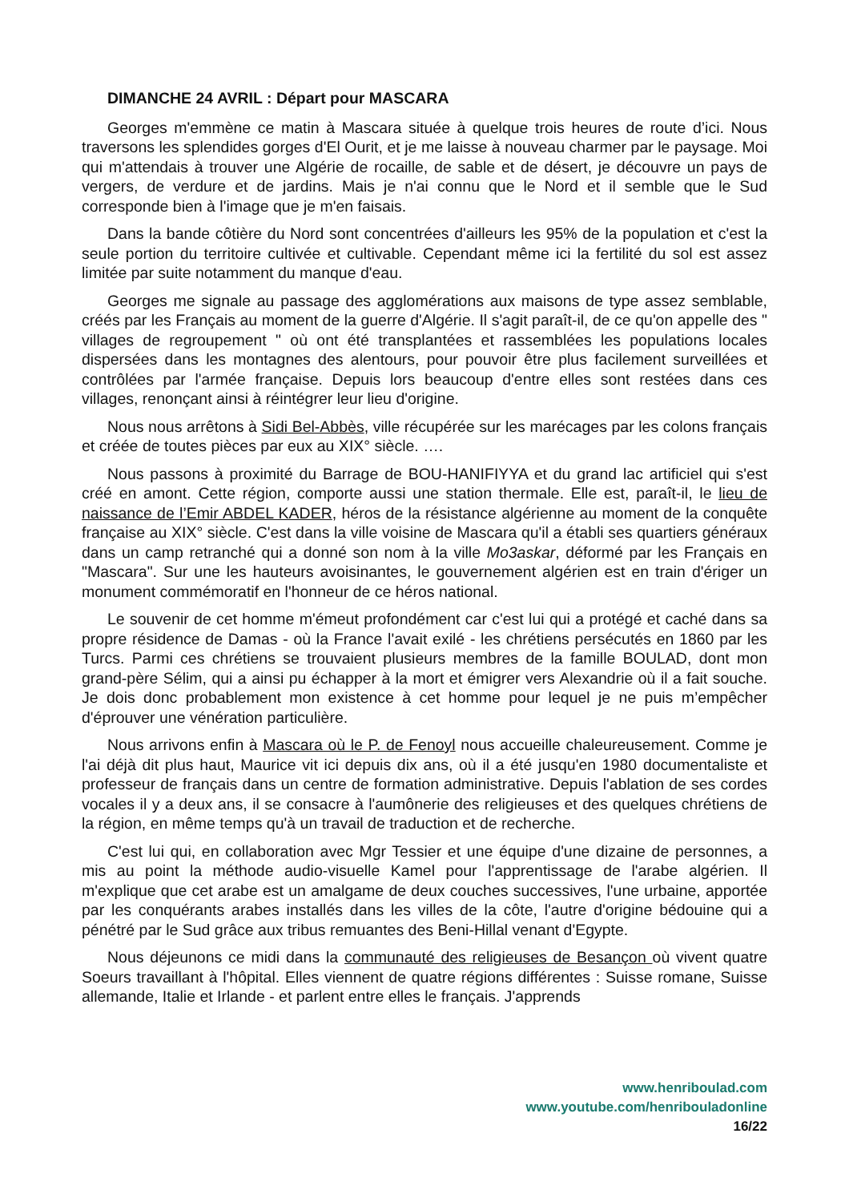DIMANCHE 24 AVRIL : Départ pour MASCARA
Georges m'emmène ce matin à Mascara située à quelque trois heures de route d’ici. Nous traversons les splendides gorges d'El Ourit, et je me laisse à nouveau charmer par le paysage. Moi qui m'attendais à trouver une Algérie de rocaille, de sable et de désert, je découvre un pays de vergers, de verdure et de jardins. Mais je n'ai connu que le Nord et il semble que le Sud corresponde bien à l'image que je m'en faisais.
Dans la bande côtière du Nord sont concentrées d'ailleurs les 95% de la population et c'est la seule portion du territoire cultivée et cultivable. Cependant même ici la fertilité du sol est assez limitée par suite notamment du manque d'eau.
Georges me signale au passage des agglomérations aux maisons de type assez semblable, créés par les Français au moment de la guerre d'Algérie. Il s'agit paraît-il, de ce qu'on appelle des " villages de regroupement " où ont été transplantées et rassemblées les populations locales dispersées dans les montagnes des alentours, pour pouvoir être plus facilement surveillées et contrôlées par l'armée française. Depuis lors beaucoup d'entre elles sont restées dans ces villages, renonçant ainsi à réintégrer leur lieu d'origine.
Nous nous arrêtons à Sidi Bel-Abbès, ville récupérée sur les marécages par les colons français et créée de toutes pièces par eux au XIX° siècle. ….
Nous passons à proximité du Barrage de BOU-HANIFIYYA et du grand lac artificiel qui s'est créé en amont. Cette région, comporte aussi une station thermale. Elle est, paraît-il, le lieu de naissance de l’Emir ABDEL KADER, héros de la résistance algérienne au moment de la conquête française au XIX° siècle. C'est dans la ville voisine de Mascara qu'il a établi ses quartiers généraux dans un camp retranché qui a donné son nom à la ville Mo3askar, déformé par les Français en "Mascara". Sur une les hauteurs avoisinantes, le gouvernement algérien est en train d'ériger un monument commémoratif en l'honneur de ce héros national.
Le souvenir de cet homme m'émeut profondément car c'est lui qui a protégé et caché dans sa propre résidence de Damas - où la France l'avait exilé - les chrétiens persécutés en 1860 par les Turcs. Parmi ces chrétiens se trouvaient plusieurs membres de la famille BOULAD, dont mon grand-père Sélim, qui a ainsi pu échapper à la mort et émigrer vers Alexandrie où il a fait souche. Je dois donc probablement mon existence à cet homme pour lequel je ne puis m’empêcher d'éprouver une vénération particulière.
Nous arrivons enfin à Mascara où le P. de Fenoyl nous accueille chaleureusement. Comme je l'ai déjà dit plus haut, Maurice vit ici depuis dix ans, où il a été jusqu'en 1980 documentaliste et professeur de français dans un centre de formation administrative. Depuis l'ablation de ses cordes vocales il y a deux ans, il se consacre à l'aumônerie des religieuses et des quelques chrétiens de la région, en même temps qu'à un travail de traduction et de recherche.
C'est lui qui, en collaboration avec Mgr Tessier et une équipe d'une dizaine de personnes, a mis au point la méthode audio-visuelle Kamel pour l'apprentissage de l'arabe algérien. Il m'explique que cet arabe est un amalgame de deux couches successives, l'une urbaine, apportée par les conquérants arabes installés dans les villes de la côte, l'autre d'origine bédouine qui a pénétré par le Sud grâce aux tribus remuantes des Beni-Hillal venant d'Egypte.
Nous déjeunons ce midi dans la communauté des religieuses de Besançon où vivent quatre Soeurs travaillant à l'hôpital. Elles viennent de quatre régions différentes : Suisse romane, Suisse allemande, Italie et Irlande - et parlent entre elles le français. J'apprends
www.henriboulad.com
www.youtube.com/henribouladonline
16/22